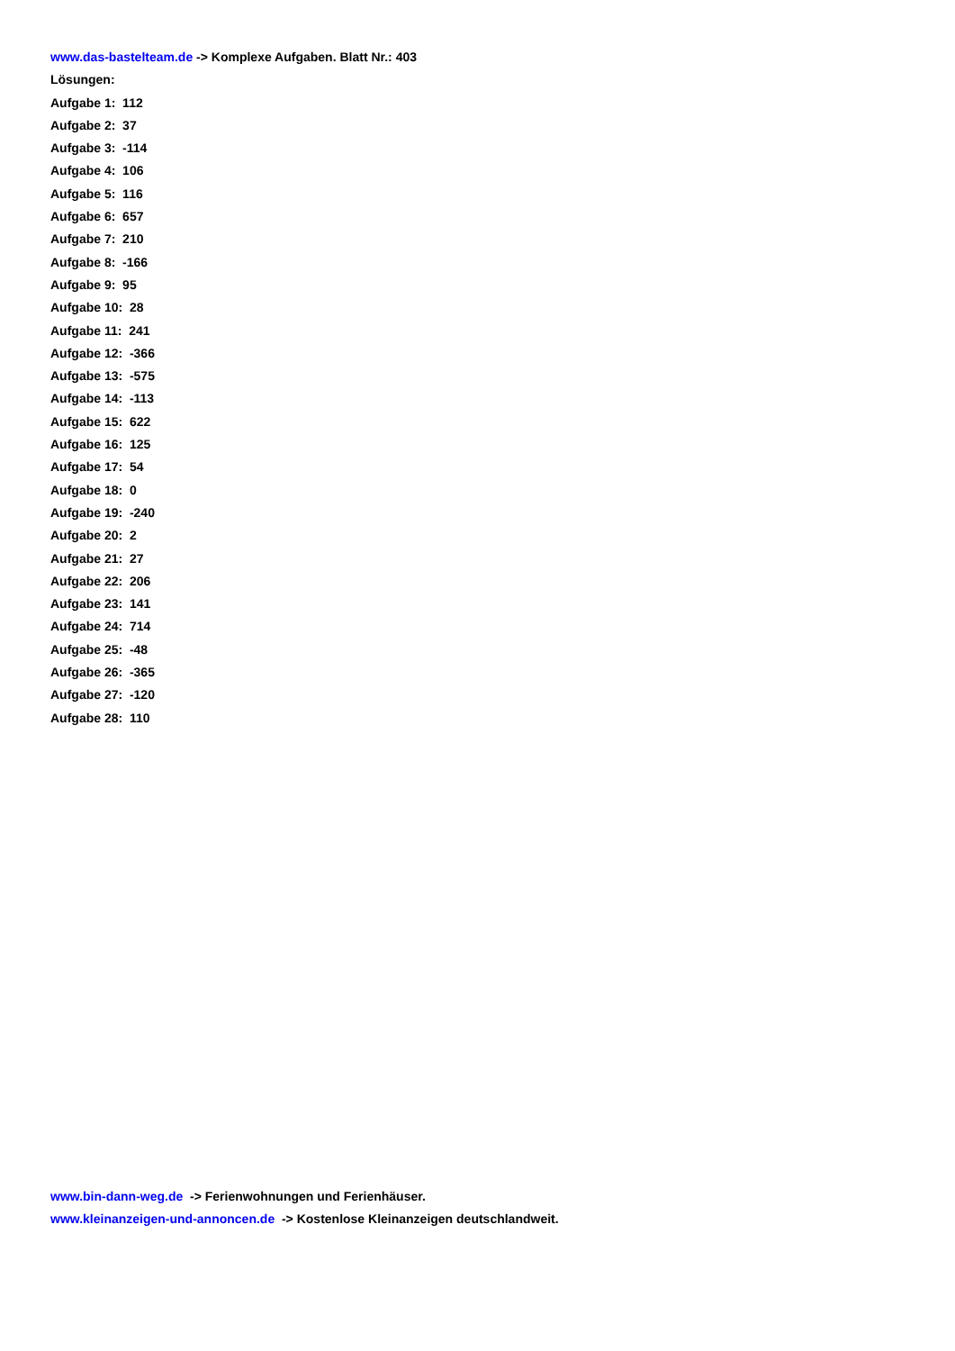www.das-bastelteam.de -> Komplexe Aufgaben. Blatt Nr.: 403
Lösungen:
Aufgabe 1: 112
Aufgabe 2: 37
Aufgabe 3: -114
Aufgabe 4: 106
Aufgabe 5: 116
Aufgabe 6: 657
Aufgabe 7: 210
Aufgabe 8: -166
Aufgabe 9: 95
Aufgabe 10: 28
Aufgabe 11: 241
Aufgabe 12: -366
Aufgabe 13: -575
Aufgabe 14: -113
Aufgabe 15: 622
Aufgabe 16: 125
Aufgabe 17: 54
Aufgabe 18: 0
Aufgabe 19: -240
Aufgabe 20: 2
Aufgabe 21: 27
Aufgabe 22: 206
Aufgabe 23: 141
Aufgabe 24: 714
Aufgabe 25: -48
Aufgabe 26: -365
Aufgabe 27: -120
Aufgabe 28: 110
www.bin-dann-weg.de -> Ferienwohnungen und Ferienhäuser.
www.kleinanzeigen-und-annoncen.de -> Kostenlose Kleinanzeigen deutschlandweit.